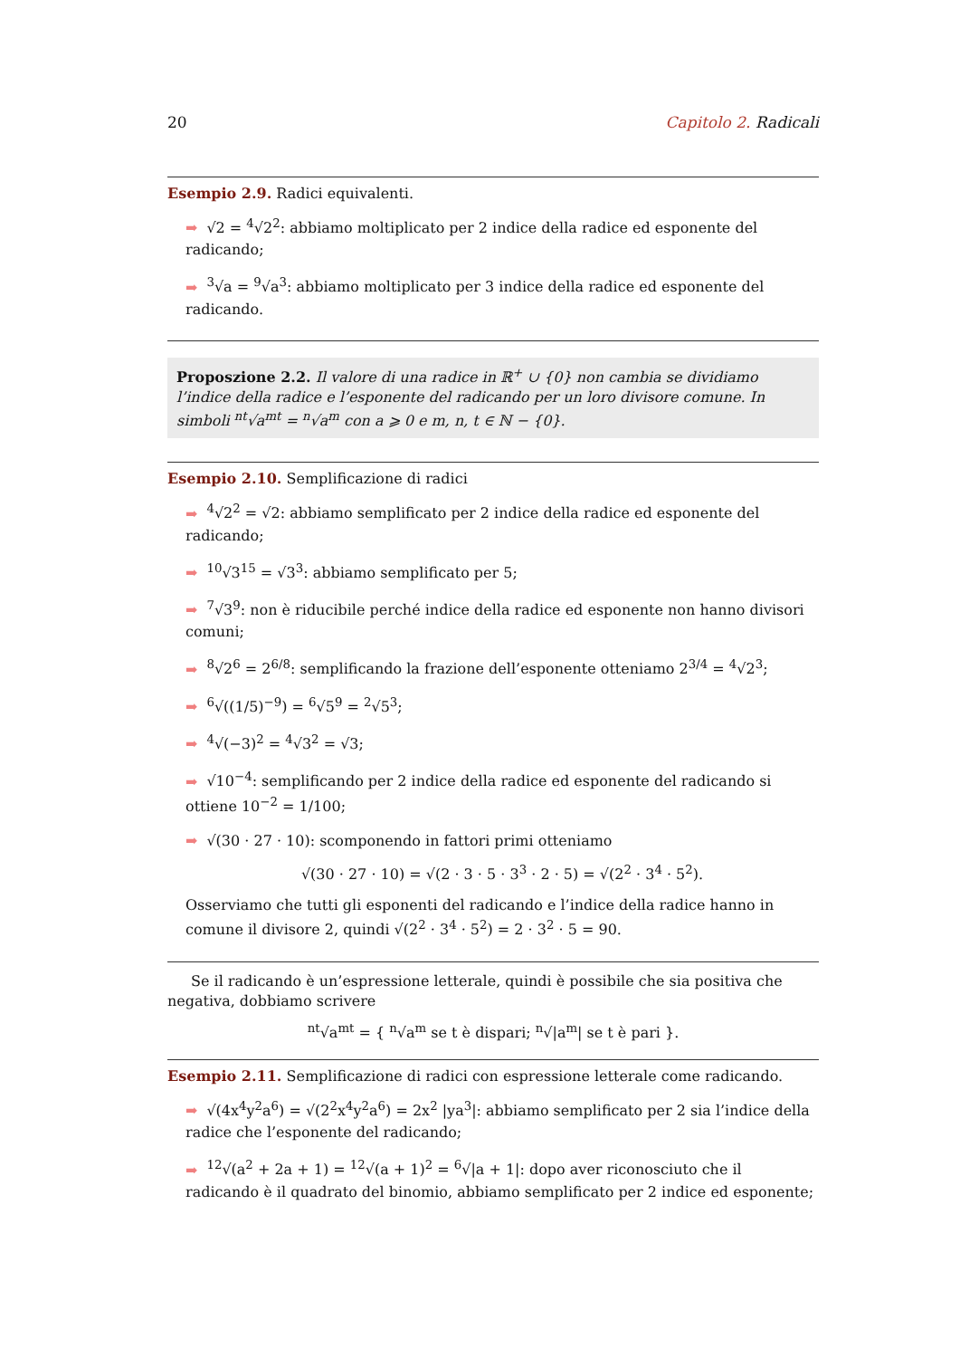20 Capitolo 2. Radicali
Esempio 2.9. Radici equivalenti.
➡ √2 = <sup>4</sup>√2<sup>2</sup>: abbiamo moltiplicato per 2 indice della radice ed esponente del radicando;
➡<sup>3</sup>√a = <sup>9</sup>√a<sup>3</sup>: abbiamo moltiplicato per 3 indice della radice ed esponente del radicando.
Proposzione 2.2. Il valore di una radice in ℝ<sup>+</sup> ∪ {0} non cambia se dividiamo l’indice della radice e l’esponente del radicando per un loro divisore comune. In simboli <sup>nt</sup>√a<sup>mt</sup> = <sup>n</sup>√a<sup>m</sup> con a ⩾ 0 e m, n, t ∈ ℕ − {0}.
Esempio 2.10. Semplificazione di radici
➡<sup>4</sup>√2<sup>2</sup> = √2: abbiamo semplificato per 2 indice della radice ed esponente del radicando;
➡<sup>10</sup>√3<sup>15</sup> = √3<sup>3</sup>: abbiamo semplificato per 5;
➡<sup>7</sup>√3<sup>9</sup>: non è riducibile perché indice della radice ed esponente non hanno divisori comuni;
➡<sup>8</sup>√2<sup>6</sup> = 2<sup>6/8</sup>: semplificando la frazione dell’esponente otteniamo 2<sup>3/4</sup> = <sup>4</sup>√2<sup>3</sup>;
➡<sup>6</sup>√((1/5)<sup>−9</sup>) = <sup>6</sup>√5<sup>9</sup> = <sup>2</sup>√5<sup>3</sup>;
➡<sup>4</sup>√(−3)<sup>2</sup> = <sup>4</sup>√3<sup>2</sup> = √3;
➡ √10<sup>−4</sup>: semplificando per 2 indice della radice ed esponente del radicando si ottiene 10<sup>−2</sup> = 1/100;
➡ √(30 · 27 · 10): scomponendo in fattori primi otteniamo
√(30 · 27 · 10) = √(2 · 3 · 5 · 3<sup>3</sup> · 2 · 5) = √(2<sup>2</sup> · 3<sup>4</sup> · 5<sup>2</sup>).
Osserviamo che tutti gli esponenti del radicando e l’indice della radice hanno in comune il divisore 2, quindi √(2<sup>2</sup> · 3<sup>4</sup> · 5<sup>2</sup>) = 2 · 3<sup>2</sup> · 5 = 90.
Se il radicando è un’espressione letterale, quindi è possibile che sia positiva che negativa, dobbiamo scrivere
<sup>nt</sup>√a<sup>mt</sup> = { <sup>n</sup>√a<sup>m</sup> se t è dispari; <sup>n</sup>√|a<sup>m</sup>| se t è pari }.
Esempio 2.11. Semplificazione di radici con espressione letterale come radicando.
➡ √(4x<sup>4</sup>y<sup>2</sup>a<sup>6</sup>) = √(2<sup>2</sup>x<sup>4</sup>y<sup>2</sup>a<sup>6</sup>) = 2x<sup>2</sup> |ya<sup>3</sup>|: abbiamo semplificato per 2 sia l’indice della radice che l’esponente del radicando;
➡<sup>12</sup>√(a<sup>2</sup> + 2a + 1) = <sup>12</sup>√(a + 1)<sup>2</sup> = <sup>6</sup>√|a + 1|: dopo aver riconosciuto che il radicando è il quadrato del binomio, abbiamo semplificato per 2 indice ed esponente;